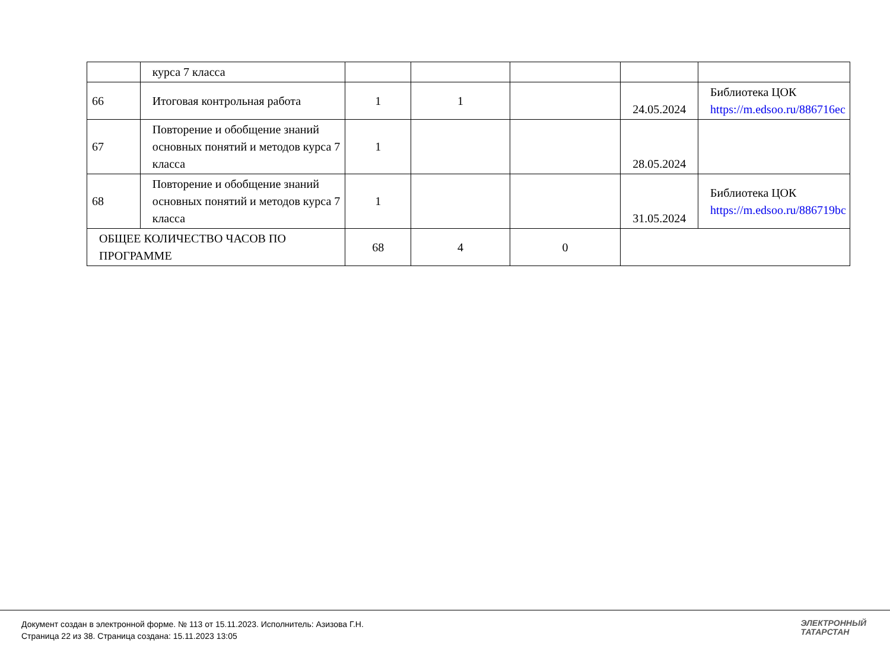| | курса 7 класса | | | | | |
| 66 | Итоговая контрольная работа | 1 | 1 | | 24.05.2024 | Библиотека ЦОК https://m.edsoo.ru/886716ec |
| 67 | Повторение и обобщение знаний основных понятий и методов курса 7 класса | 1 | | | 28.05.2024 | |
| 68 | Повторение и обобщение знаний основных понятий и методов курса 7 класса | 1 | | | 31.05.2024 | Библиотека ЦОК https://m.edsoo.ru/886719bc |
| ОБЩЕЕ КОЛИЧЕСТВО ЧАСОВ ПО ПРОГРАММЕ | | 68 | 4 | 0 | | |
Документ создан в электронной форме. № 113 от 15.11.2023. Исполнитель: Азизова Г.Н.
Страница 22 из 38. Страница создана: 15.11.2023 13:05
ЭЛЕКТРОННЫЙ
ТАТАРСТАН